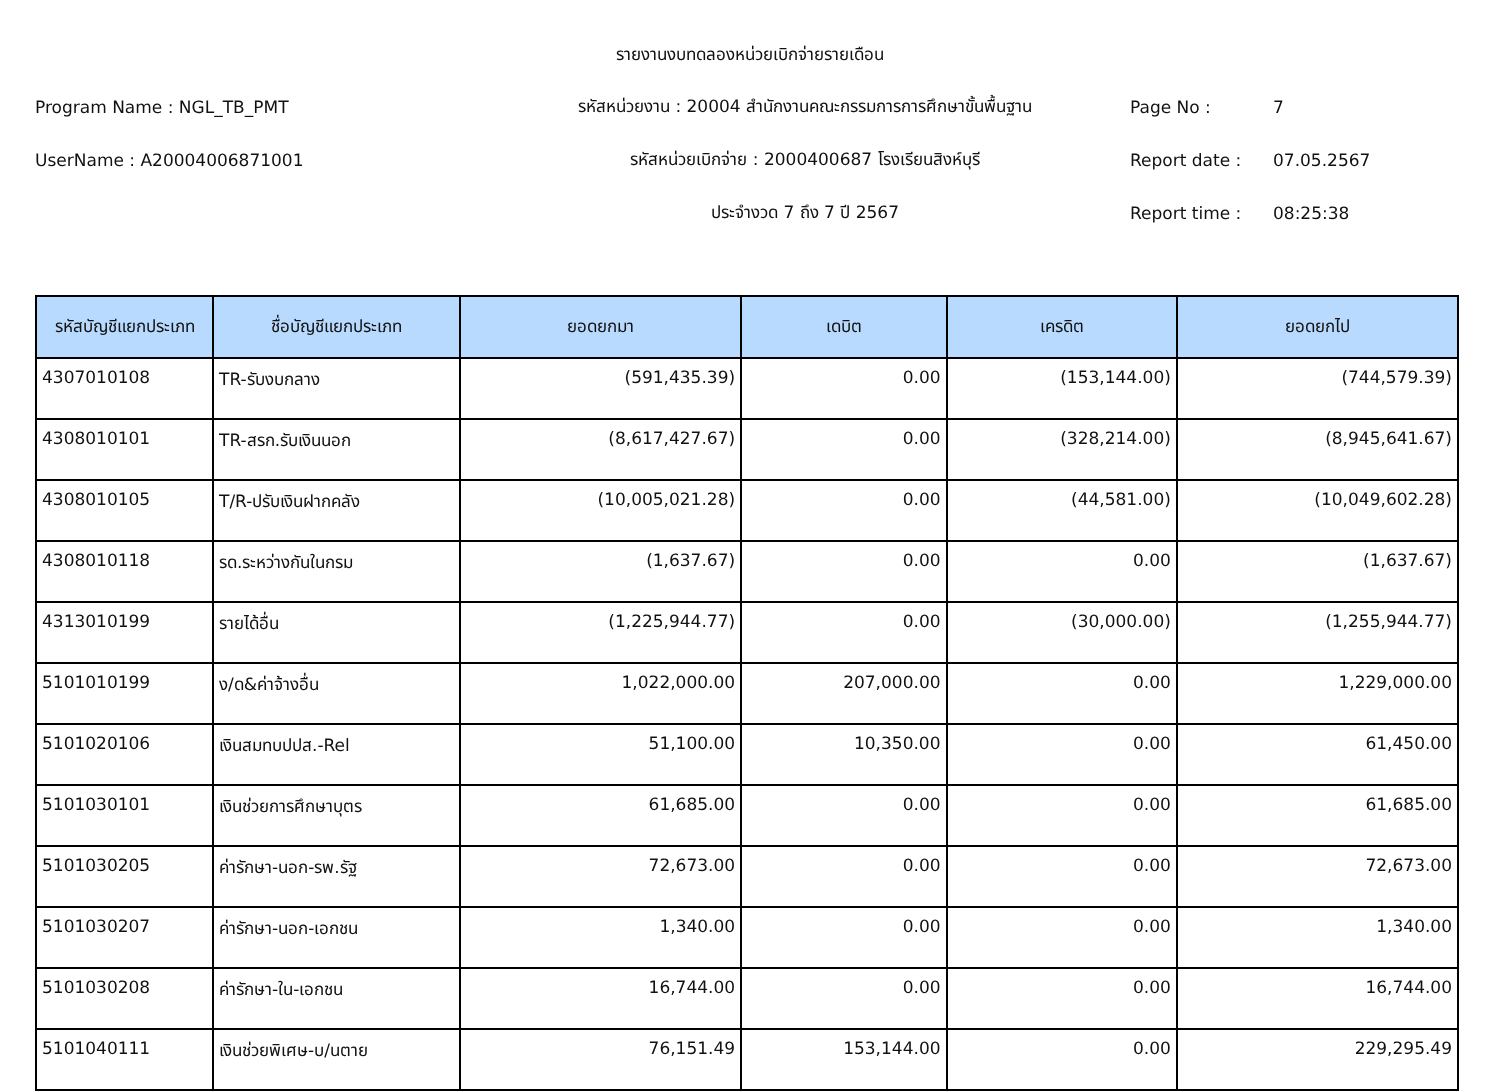รายงานงบทดลองหน่วยเบิกจ่ายรายเดือน
Program Name : NGL_TB_PMT
รหัสหน่วยงาน : 20004 สำนักงานคณะกรรมการการศึกษาขั้นพื้นฐาน
Page No : 7
UserName : A20004006871001 รหัสหน่วยเบิกจ่าย : 2000400687 โรงเรียนสิงห์บุรี Report date : 07.05.2567
ประจำงวด 7 ถึง 7 ปี 2567 Report time : 08:25:38
| รหัสบัญชีแยกประเภท | ชื่อบัญชีแยกประเภท | ยอดยกมา | เดบิต | เครดิต | ยอดยกไป |
| --- | --- | --- | --- | --- | --- |
| 4307010108 | TR-รับงบกลาง | (591,435.39) | 0.00 | (153,144.00) | (744,579.39) |
| 4308010101 | TR-สรก.รับเงินนอก | (8,617,427.67) | 0.00 | (328,214.00) | (8,945,641.67) |
| 4308010105 | T/R-ปรับเงินฝากคลัง | (10,005,021.28) | 0.00 | (44,581.00) | (10,049,602.28) |
| 4308010118 | รด.ระหว่างกันในกรม | (1,637.67) | 0.00 | 0.00 | (1,637.67) |
| 4313010199 | รายได้อื่น | (1,225,944.77) | 0.00 | (30,000.00) | (1,255,944.77) |
| 5101010199 | ง/ด&ค่าจ้างอื่น | 1,022,000.00 | 207,000.00 | 0.00 | 1,229,000.00 |
| 5101020106 | เงินสมทบปปส.-Rel | 51,100.00 | 10,350.00 | 0.00 | 61,450.00 |
| 5101030101 | เงินช่วยการศึกษาบุตร | 61,685.00 | 0.00 | 0.00 | 61,685.00 |
| 5101030205 | ค่ารักษา-นอก-รพ.รัฐ | 72,673.00 | 0.00 | 0.00 | 72,673.00 |
| 5101030207 | ค่ารักษา-นอก-เอกชน | 1,340.00 | 0.00 | 0.00 | 1,340.00 |
| 5101030208 | ค่ารักษา-ใน-เอกชน | 16,744.00 | 0.00 | 0.00 | 16,744.00 |
| 5101040111 | เงินช่วยพิเศษ-บ/นตาย | 76,151.49 | 153,144.00 | 0.00 | 229,295.49 |